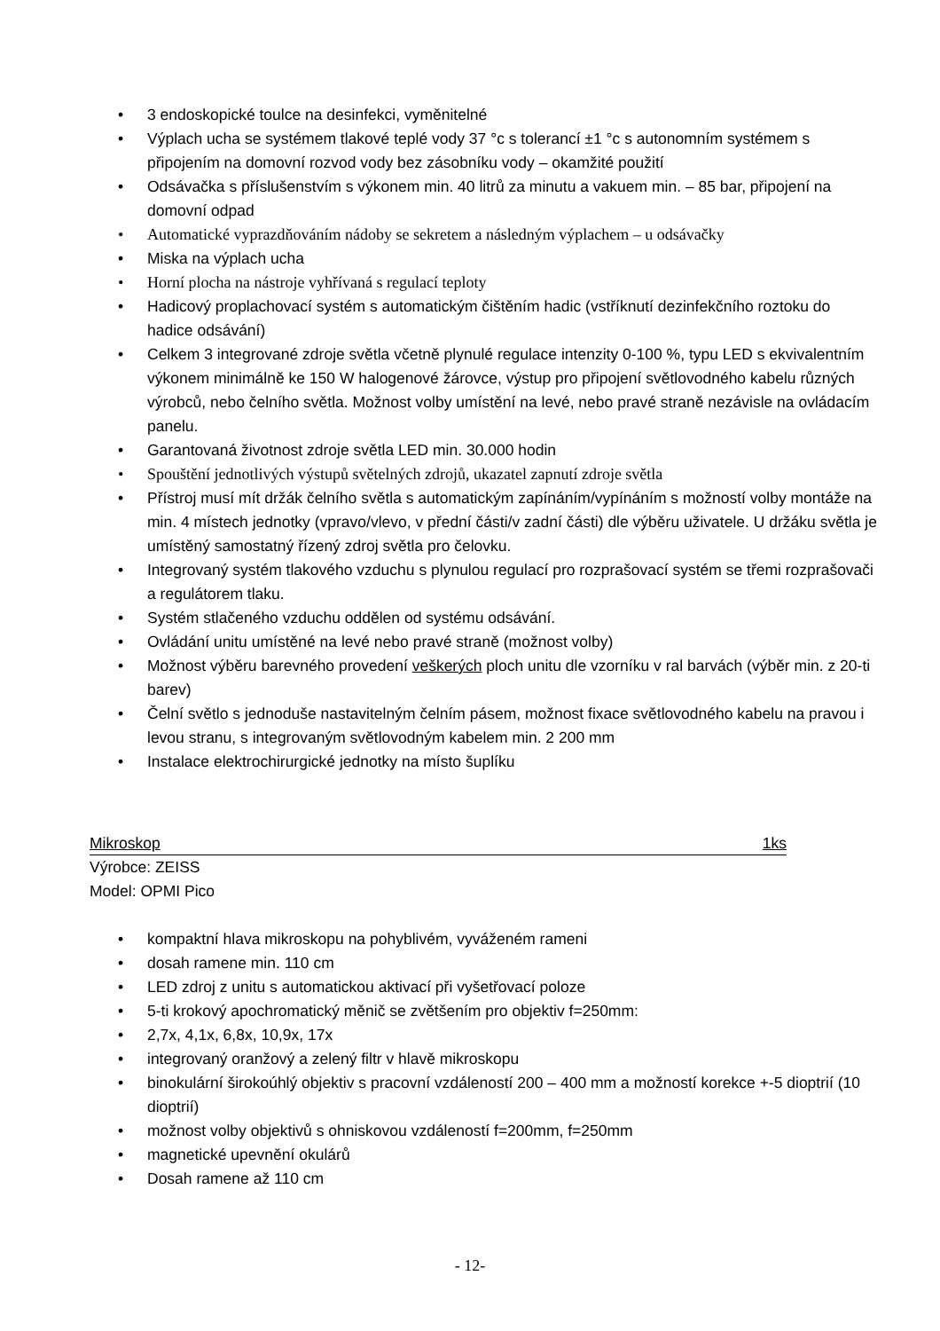• 3 endoskopické toulce na desinfekci, vyměnitelné
• Výplach ucha se systémem tlakové teplé vody 37 °c s tolerancí ±1 °c s autonomním systémem s připojením na domovní rozvod vody bez zásobníku vody – okamžité použití
• Odsávačka s příslušenstvím s výkonem min. 40 litrů za minutu a vakuem min. – 85 bar, připojení na domovní odpad
• Automatické vyprazdňováním nádoby se sekretem a následným výplachem – u odsávačky
• Miska na výplach ucha
• Horní plocha na nástroje vyhřívaná s regulací teploty
• Hadicový proplachovací systém s automatickým čištěním hadic (vstříknutí dezinfekčního roztoku do hadice odsávání)
• Celkem 3 integrované zdroje světla včetně plynulé regulace intenzity 0-100 %, typu LED s ekvivalentním výkonem minimálně ke 150 W halogenové žárovce, výstup pro připojení světlovodného kabelu různých výrobců, nebo čelního světla. Možnost volby umístění na levé, nebo pravé straně nezávisle na ovládacím panelu.
• Garantovaná životnost zdroje světla LED min. 30.000 hodin
• Spouštění jednotlivých výstupů světelných zdrojů, ukazatel zapnutí zdroje světla
• Přístroj musí mít držák čelního světla s automatickým zapínáním/vypínáním s možností volby montáže na min. 4 místech jednotky (vpravo/vlevo, v přední části/v zadní části) dle výběru uživatele. U držáku světla je umístěný samostatný řízený zdroj světla pro čelovku.
• Integrovaný systém tlakového vzduchu s plynulou regulací pro rozprašovací systém se třemi rozprašovači a regulátorem tlaku.
• Systém stlačeného vzduchu oddělen od systému odsávání.
• Ovládání unitu umístěné na levé nebo pravé straně (možnost volby)
• Možnost výběru barevného provedení veškerých ploch unitu dle vzorníku v ral barvách (výběr min. z 20-ti barev)
• Čelní světlo s jednoduše nastavitelným čelním pásem, možnost fixace světlovodného kabelu na pravou i levou stranu, s integrovaným světlovodným kabelem min. 2 200 mm
• Instalace elektrochirurgické jednotky na místo šuplíku
Mikroskop 1ks
Výrobce: ZEISS
Model: OPMI Pico
• kompaktní hlava mikroskopu na pohyblivém, vyváženém rameni
• dosah ramene min. 110 cm
• LED zdroj z unitu s automatickou aktivací při vyšetřovací poloze
• 5-ti krokový apochromatický měnič se zvětšením pro objektiv f=250mm:
• 2,7x, 4,1x, 6,8x, 10,9x, 17x
• integrovaný oranžový a zelený filtr v hlavě mikroskopu
• binokulární širokoúhlý objektiv s pracovní vzdáleností 200 – 400 mm a možností korekce +-5 dioptrií (10 dioptrií)
• možnost volby objektivů s ohniskovou vzdáleností f=200mm, f=250mm
• magnetické upevnění okulárů
• Dosah ramene až 110 cm
- 12-